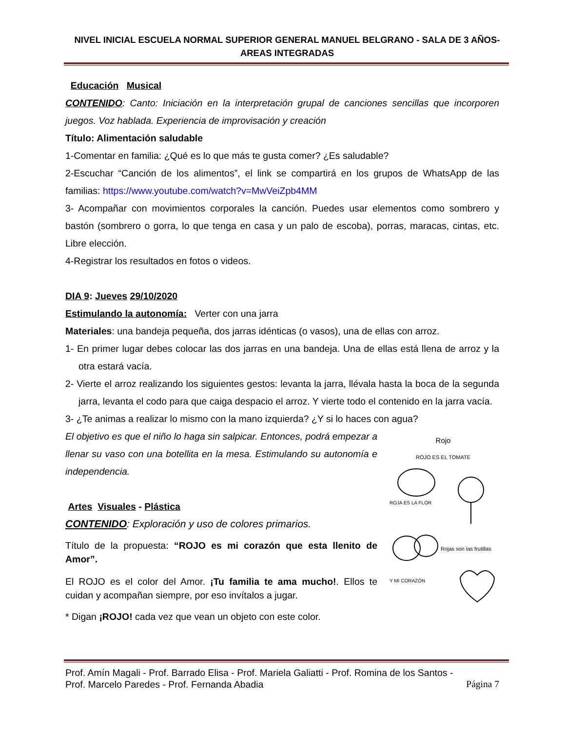NIVEL INICIAL ESCUELA NORMAL SUPERIOR GENERAL MANUEL BELGRANO - SALA DE 3 AÑOS-
AREAS INTEGRADAS
Educación Musical
CONTENIDO: Canto: Iniciación en la interpretación grupal de canciones sencillas que incorporen juegos. Voz hablada. Experiencia de improvisación y creación
Título: Alimentación saludable
1-Comentar en familia: ¿Qué es lo que más te gusta comer? ¿Es saludable?
2-Escuchar “Canción de los alimentos”, el link se compartirá en los grupos de WhatsApp de las familias: https://www.youtube.com/watch?v=MwVeiZpb4MM
3- Acompañar con movimientos corporales la canción. Puedes usar elementos como sombrero y bastón (sombrero o gorra, lo que tenga en casa y un palo de escoba), porras, maracas, cintas, etc. Libre elección.
4-Registrar los resultados en fotos o videos.
DIA 9: Jueves 29/10/2020
Estimulando la autonomía: Verter con una jarra
Materiales: una bandeja pequeña, dos jarras idénticas (o vasos), una de ellas con arroz.
1- En primer lugar debes colocar las dos jarras en una bandeja. Una de ellas está llena de arroz y la otra estará vacía.
2- Vierte el arroz realizando los siguientes gestos: levanta la jarra, llévala hasta la boca de la segunda jarra, levanta el codo para que caiga despacio el arroz. Y vierte todo el contenido en la jarra vacía.
3- ¿Te animas a realizar lo mismo con la mano izquierda? ¿Y si lo haces con agua?
El objetivo es que el niño lo haga sin salpicar. Entonces, podrá empezar a llenar su vaso con una botellita en la mesa. Estimulando su autonomía e independencia.
Artes Visuales - Plástica
CONTENIDO: Exploración y uso de colores primarios.
Título de la propuesta: “ROJO es mi corazón que esta llenito de Amor”.
El ROJO es el color del Amor. ¡Tu familia te ama mucho!. Ellos te cuidan y acompañan siempre, por eso invítalos a jugar.
* Digan ¡ROJO! cada vez que vean un objeto con este color.
Rojo
ROJO ES EL TOMATE
ROJA ES LA FLOR
Rojas son las frutillas
Y MI CORAZÓN
Prof. Amín Magali - Prof. Barrado Elisa - Prof. Mariela Galiatti - Prof. Romina de los Santos -
Prof. Marcelo Paredes - Prof. Fernanda Abadia Página 7